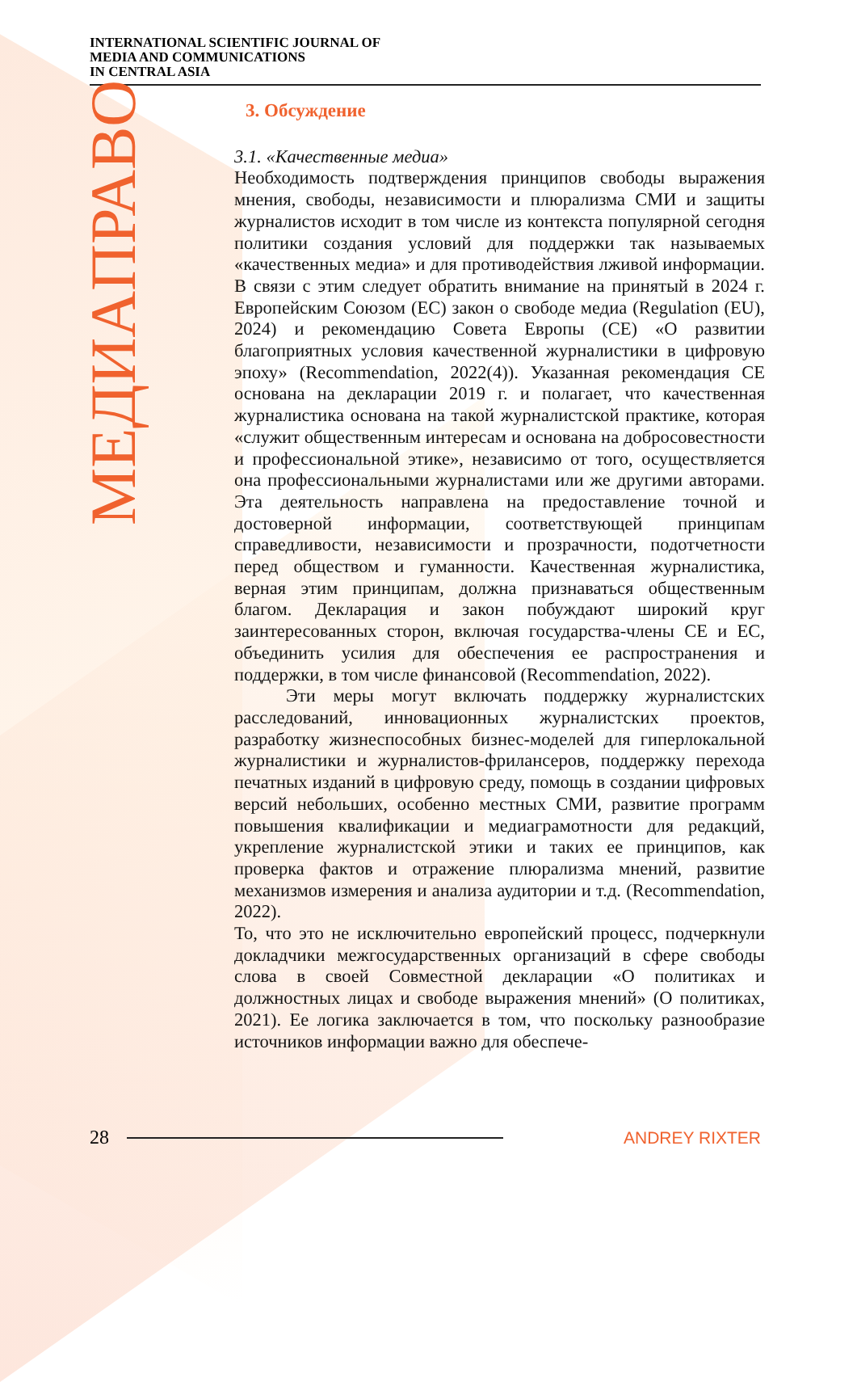INTERNATIONAL SCIENTIFIC JOURNAL OF
MEDIA AND COMMUNICATIONS
IN CENTRAL ASIA
МЕДИАПРАВО
3. Обсуждение
3.1. «Качественные медиа»
Необходимость подтверждения принципов свободы выражения мнения, свободы, независимости и плюрализма СМИ и защиты журналистов исходит в том числе из контекста популярной сегодня политики создания условий для поддержки так называемых «качественных медиа» и для противодействия лживой информации. В связи с этим следует обратить внимание на принятый в 2024 г. Европейским Союзом (ЕС) закон о свободе медиа (Regulation (EU), 2024) и рекомендацию Совета Европы (СЕ) «О развитии благоприятных условия качественной журналистики в цифровую эпоху» (Recommendation, 2022(4)). Указанная рекомендация СЕ основана на декларации 2019 г. и полагает, что качественная журналистика основана на такой журналистской практике, которая «служит общественным интересам и основана на добросовестности и профессиональной этике», независимо от того, осуществляется она профессиональными журналистами или же другими авторами. Эта деятельность направлена на предоставление точной и достоверной информации, соответствующей принципам справедливости, независимости и прозрачности, подотчетности перед обществом и гуманности. Качественная журналистика, верная этим принципам, должна признаваться общественным благом. Декларация и закон побуждают широкий круг заинтересованных сторон, включая государства-члены СЕ и ЕС, объединить усилия для обеспечения ее распространения и поддержки, в том числе финансовой (Recommendation, 2022).
Эти меры могут включать поддержку журналистских расследований, инновационных журналистских проектов, разработку жизнеспособных бизнес-моделей для гиперлокальной журналистики и журналистов-фрилансеров, поддержку перехода печатных изданий в цифровую среду, помощь в создании цифровых версий небольших, особенно местных СМИ, развитие программ повышения квалификации и медиаграмотности для редакций, укрепление журналистской этики и таких ее принципов, как проверка фактов и отражение плюрализма мнений, развитие механизмов измерения и анализа аудитории и т.д. (Recommendation, 2022).
То, что это не исключительно европейский процесс, подчеркнули докладчики межгосударственных организаций в сфере свободы слова в своей Совместной декларации «О политиках и должностных лицах и свободе выражения мнений» (О политиках, 2021). Ее логика заключается в том, что поскольку разнообразие источников информации важно для обеспече-
28 ANDREY RIXTER